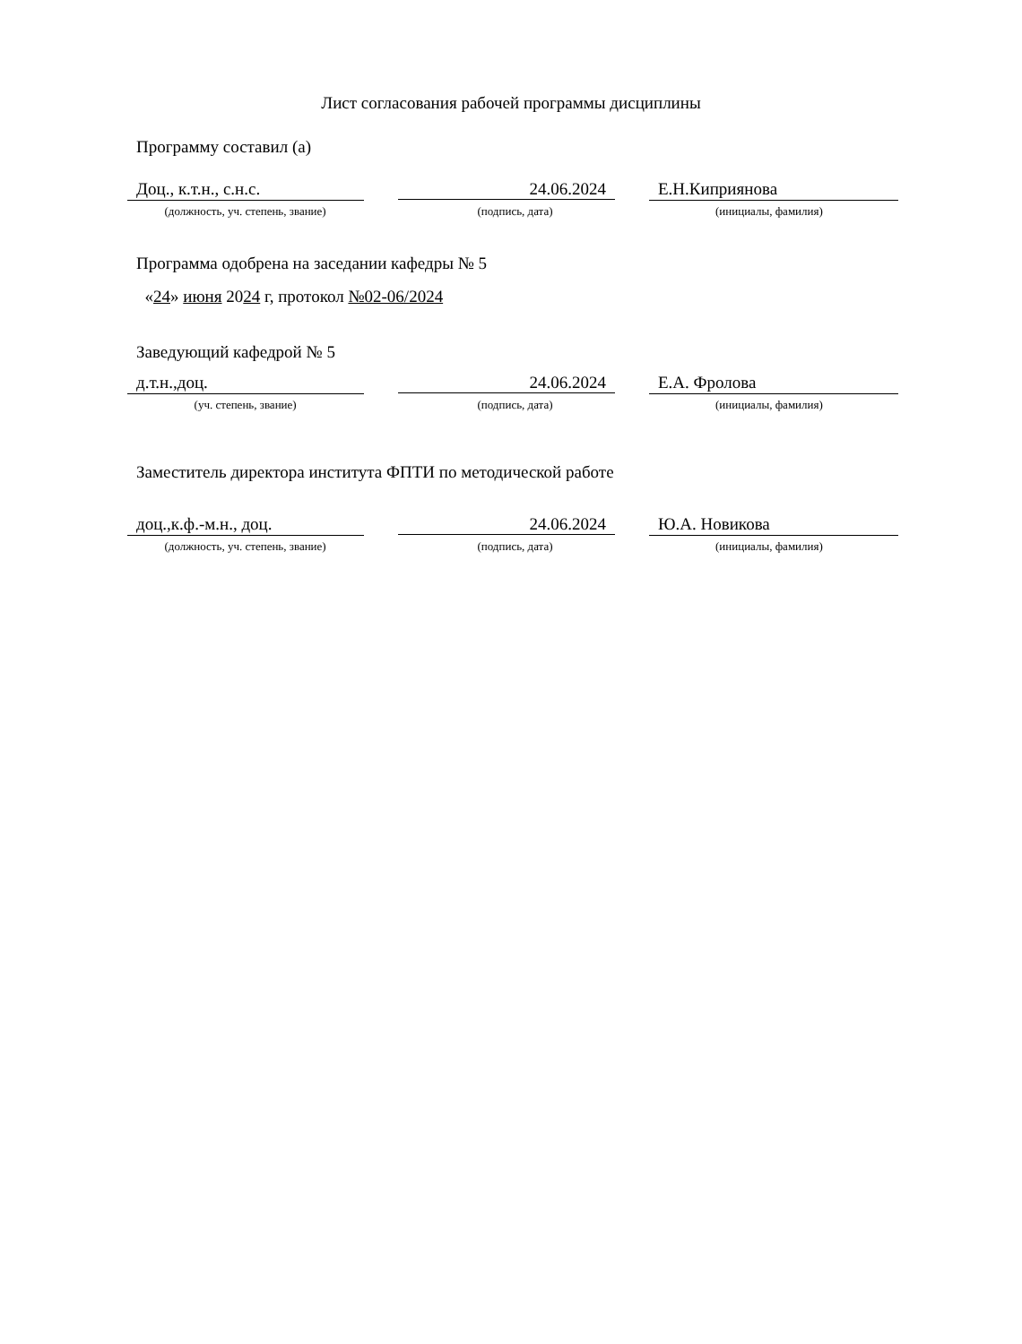Лист согласования рабочей программы дисциплины
Программу составил (а)
Доц., к.т.н., с.н.с. 24.06.2024 Е.Н.Киприянова
(должность, уч. степень, звание) (подпись, дата) (инициалы, фамилия)
Программа одобрена на заседании кафедры № 5
«24» июня 2024 г, протокол №02-06/2024
Заведующий кафедрой № 5
д.т.н.,доц. 24.06.2024 Е.А. Фролова
(уч. степень, звание) (подпись, дата) (инициалы, фамилия)
Заместитель директора института ФПТИ по методической работе
доц.,к.ф.-м.н., доц. 24.06.2024 Ю.А. Новикова
(должность, уч. степень, звание) (подпись, дата) (инициалы, фамилия)